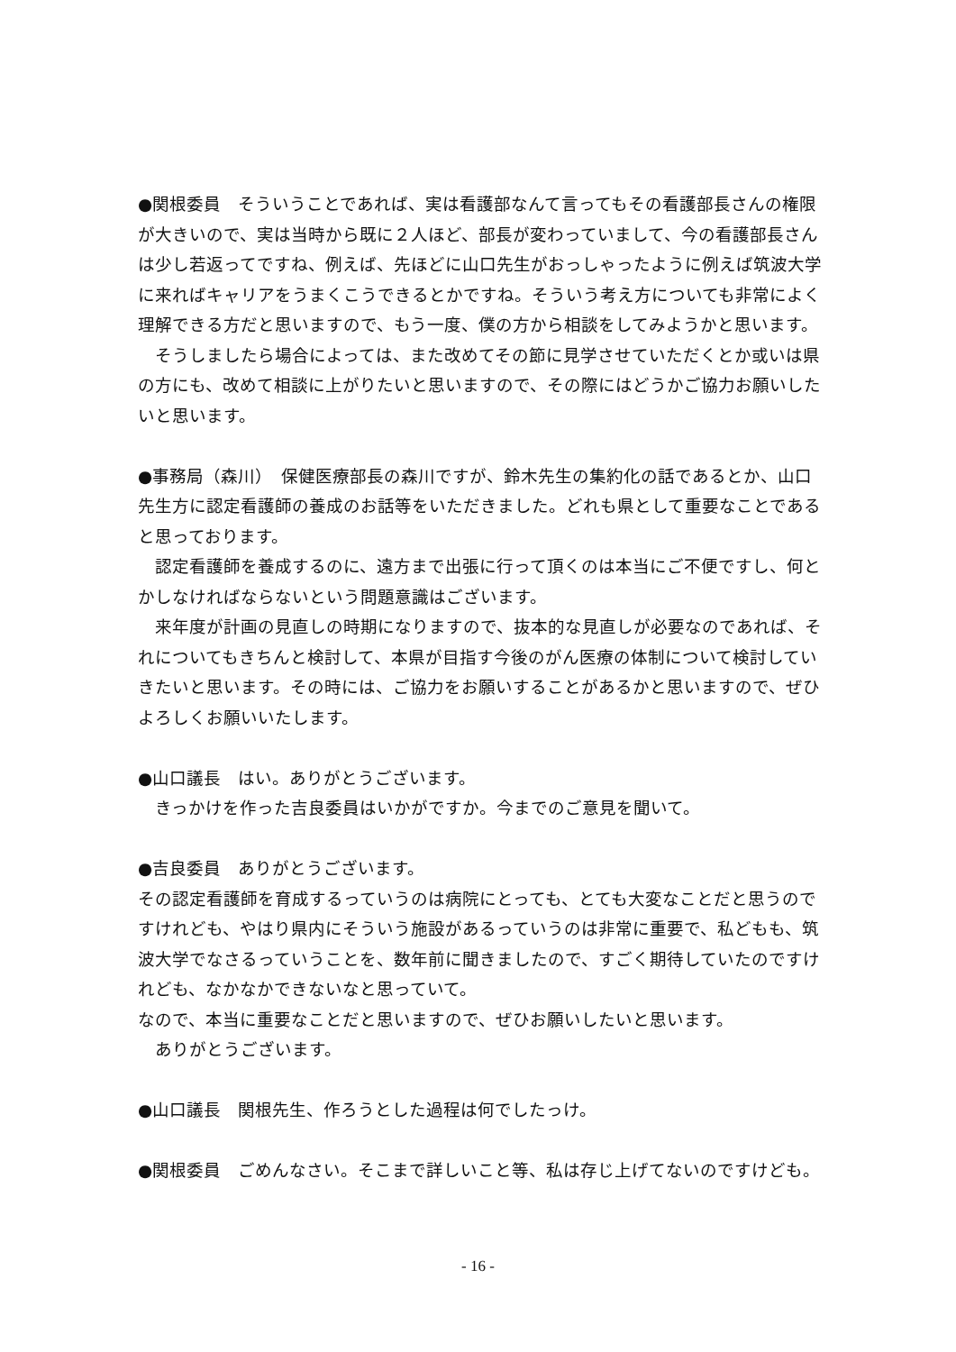●関根委員　そういうことであれば、実は看護部なんて言ってもその看護部長さんの権限が大きいので、実は当時から既に２人ほど、部長が変わっていまして、今の看護部長さんは少し若返ってですね、例えば、先ほどに山口先生がおっしゃったように例えば筑波大学に来ればキャリアをうまくこうできるとかですね。そういう考え方についても非常によく理解できる方だと思いますので、もう一度、僕の方から相談をしてみようかと思います。
そうしましたら場合によっては、また改めてその節に見学させていただくとか或いは県の方にも、改めて相談に上がりたいと思いますので、その際にはどうかご協力お願いしたいと思います。
●事務局（森川）　保健医療部長の森川ですが、鈴木先生の集約化の話であるとか、山口先生方に認定看護師の養成のお話等をいただきました。どれも県として重要なことであると思っております。
認定看護師を養成するのに、遠方まで出張に行って頂くのは本当にご不便ですし、何とかしなければならないという問題意識はございます。
来年度が計画の見直しの時期になりますので、抜本的な見直しが必要なのであれば、それについてもきちんと検討して、本県が目指す今後のがん医療の体制について検討していきたいと思います。その時には、ご協力をお願いすることがあるかと思いますので、ぜひよろしくお願いいたします。
●山口議長　はい。ありがとうございます。
きっかけを作った吉良委員はいかがですか。今までのご意見を聞いて。
●吉良委員　ありがとうございます。
その認定看護師を育成するっていうのは病院にとっても、とても大変なことだと思うのですけれども、やはり県内にそういう施設があるっていうのは非常に重要で、私どもも、筑波大学でなさるっていうことを、数年前に聞きましたので、すごく期待していたのですけれども、なかなかできないなと思っていて。
なので、本当に重要なことだと思いますので、ぜひお願いしたいと思います。
ありがとうございます。
●山口議長　関根先生、作ろうとした過程は何でしたっけ。
●関根委員　ごめんなさい。そこまで詳しいこと等、私は存じ上げてないのですけども。
- 16 -